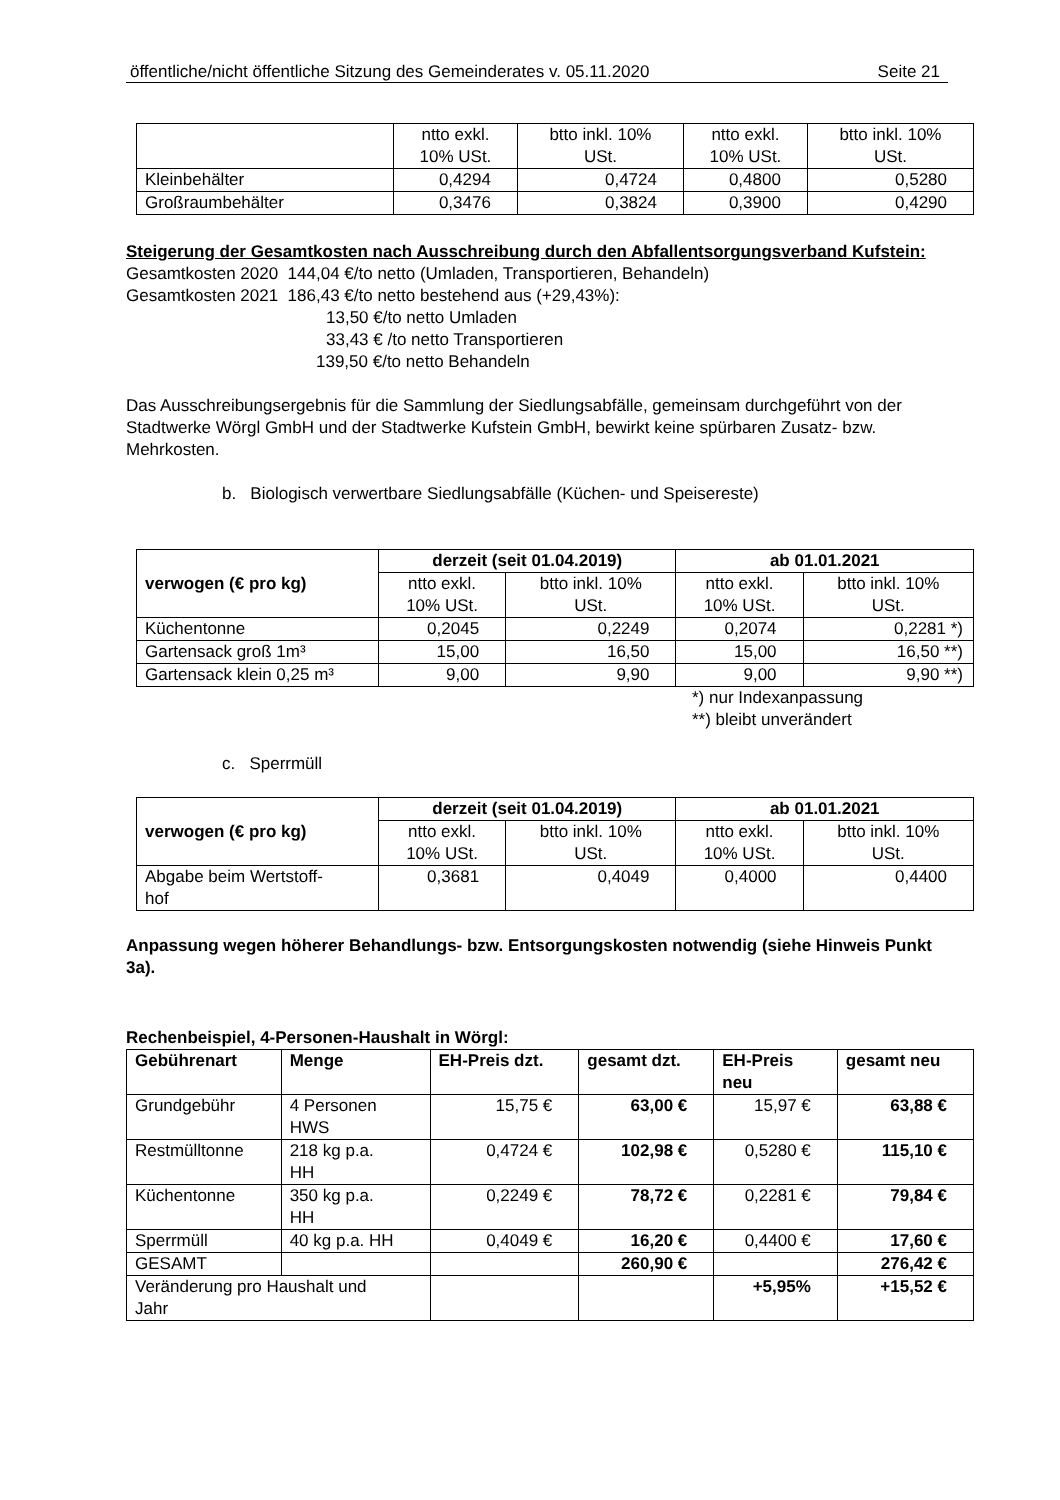öffentliche/nicht öffentliche Sitzung des Gemeinderates v. 05.11.2020 Seite 21
| | ntto exkl. 10% USt. | btto inkl. 10% USt. | ntto exkl. 10% USt. | btto inkl. 10% USt. |
| Kleinbehälter | 0,4294 | 0,4724 | 0,4800 | 0,5280 |
| Großraumbehälter | 0,3476 | 0,3824 | 0,3900 | 0,4290 |
Steigerung der Gesamtkosten nach Ausschreibung durch den Abfallentsorgungsverband Kufstein:
Gesamtkosten 2020 144,04 €/to netto (Umladen, Transportieren, Behandeln)
Gesamtkosten 2021 186,43 €/to netto bestehend aus (+29,43%):
13,50 €/to netto Umladen
33,43 € /to netto Transportieren
139,50 €/to netto Behandeln
Das Ausschreibungsergebnis für die Sammlung der Siedlungsabfälle, gemeinsam durchgeführt von der Stadtwerke Wörgl GmbH und der Stadtwerke Kufstein GmbH, bewirkt keine spürbaren Zusatz- bzw. Mehrkosten.
b. Biologisch verwertbare Siedlungsabfälle (Küchen- und Speisereste)
| verwogen (€ pro kg) | derzeit (seit 01.04.2019) | | ab 01.01.2021 | |
| | ntto exkl. 10% USt. | btto inkl. 10% USt. | ntto exkl. 10% USt. | btto inkl. 10% USt. |
| Küchentonne | 0,2045 | 0,2249 | 0,2074 | 0,2281 *) |
| Gartensack groß 1m³ | 15,00 | 16,50 | 15,00 | 16,50 **) |
| Gartensack klein 0,25 m³ | 9,00 | 9,90 | 9,00 | 9,90 **) |
*) nur Indexanpassung
**) bleibt unverändert
c. Sperrmüll
| verwogen (€ pro kg) | derzeit (seit 01.04.2019) | | ab 01.01.2021 | |
| | ntto exkl. 10% USt. | btto inkl. 10% USt. | ntto exkl. 10% USt. | btto inkl. 10% USt. |
| Abgabe beim Wertstoff- hof | 0,3681 | 0,4049 | 0,4000 | 0,4400 |
Anpassung wegen höherer Behandlungs- bzw. Entsorgungskosten notwendig (siehe Hinweis Punkt 3a).
Rechenbeispiel, 4-Personen-Haushalt in Wörgl:
| Gebührenart | Menge | EH-Preis dzt. | gesamt dzt. | EH-Preis neu | gesamt neu |
| --- | --- | --- | --- | --- | --- |
| Grundgebühr | 4 Personen HWS | 15,75 € | 63,00 € | 15,97 € | 63,88 € |
| Restmülltonne | 218 kg p.a. HH | 0,4724 € | 102,98 € | 0,5280 € | 115,10 € |
| Küchentonne | 350 kg p.a. HH | 0,2249 € | 78,72 € | 0,2281 € | 79,84 € |
| Sperrmüll | 40 kg p.a. HH | 0,4049 € | 16,20 € | 0,4400 € | 17,60 € |
| GESAMT | | | 260,90 € | | 276,42 € |
| Veränderung pro Haushalt und Jahr | | | | +5,95% | +15,52 € |